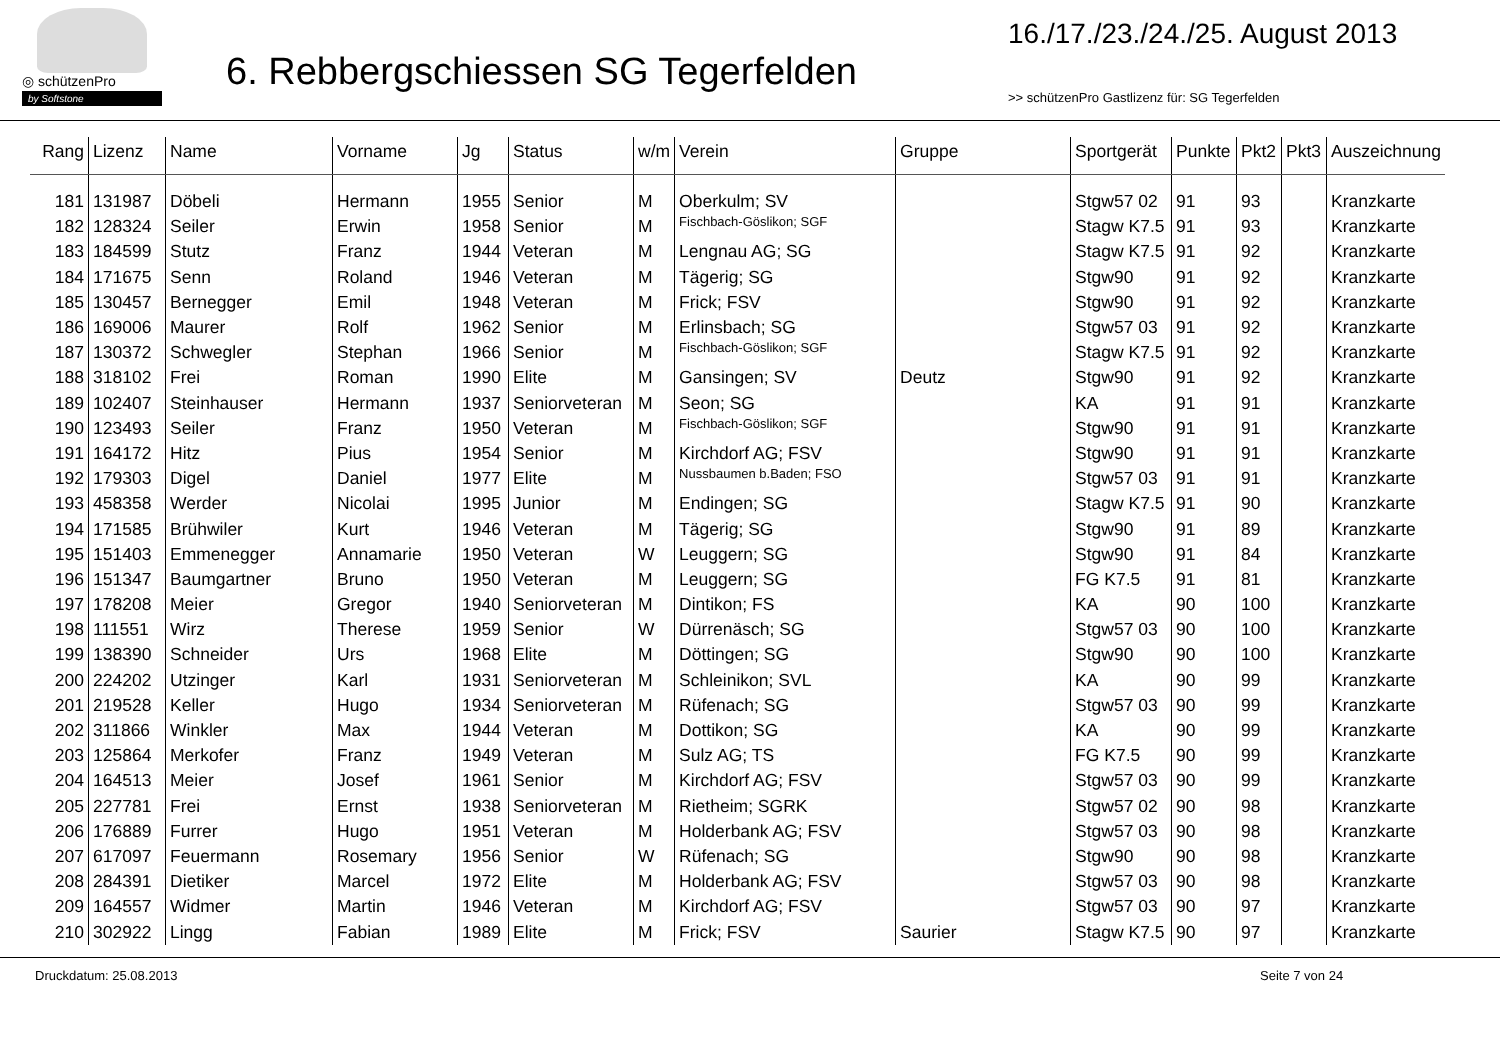◎ schützenPro
by Softstone
6. Rebbergschiessen SG Tegerfelden
16./17./23./24./25. August 2013
>> schützenPro Gastlizenz für: SG Tegerfelden
| Rang | Lizenz | Name | Vorname | Jg | Status | w/m | Verein | Gruppe | Sportgerät | Punkte | Pkt2 | Pkt3 | Auszeichnung |
| --- | --- | --- | --- | --- | --- | --- | --- | --- | --- | --- | --- | --- | --- |
| 181 | 131987 | Döbeli | Hermann | 1955 | Senior | M | Oberkulm; SV | | Stgw57 02 | 91 | 93 | | Kranzkarte |
| 182 | 128324 | Seiler | Erwin | 1958 | Senior | M | Fischbach-Göslikon; SGF | | Stagw K7.5 | 91 | 93 | | Kranzkarte |
| 183 | 184599 | Stutz | Franz | 1944 | Veteran | M | Lengnau AG; SG | | Stagw K7.5 | 91 | 92 | | Kranzkarte |
| 184 | 171675 | Senn | Roland | 1946 | Veteran | M | Tägerig; SG | | Stgw90 | 91 | 92 | | Kranzkarte |
| 185 | 130457 | Bernegger | Emil | 1948 | Veteran | M | Frick; FSV | | Stgw90 | 91 | 92 | | Kranzkarte |
| 186 | 169006 | Maurer | Rolf | 1962 | Senior | M | Erlinsbach; SG | | Stgw57 03 | 91 | 92 | | Kranzkarte |
| 187 | 130372 | Schwegler | Stephan | 1966 | Senior | M | Fischbach-Göslikon; SGF | | Stagw K7.5 | 91 | 92 | | Kranzkarte |
| 188 | 318102 | Frei | Roman | 1990 | Elite | M | Gansingen; SV | Deutz | Stgw90 | 91 | 92 | | Kranzkarte |
| 189 | 102407 | Steinhauser | Hermann | 1937 | Seniorveteran | M | Seon; SG | | KA | 91 | 91 | | Kranzkarte |
| 190 | 123493 | Seiler | Franz | 1950 | Veteran | M | Fischbach-Göslikon; SGF | | Stgw90 | 91 | 91 | | Kranzkarte |
| 191 | 164172 | Hitz | Pius | 1954 | Senior | M | Kirchdorf AG; FSV | | Stgw90 | 91 | 91 | | Kranzkarte |
| 192 | 179303 | Digel | Daniel | 1977 | Elite | M | Nussbaumen b.Baden; FSO | | Stgw57 03 | 91 | 91 | | Kranzkarte |
| 193 | 458358 | Werder | Nicolai | 1995 | Junior | M | Endingen; SG | | Stagw K7.5 | 91 | 90 | | Kranzkarte |
| 194 | 171585 | Brühwiler | Kurt | 1946 | Veteran | M | Tägerig; SG | | Stgw90 | 91 | 89 | | Kranzkarte |
| 195 | 151403 | Emmenegger | Annamarie | 1950 | Veteran | W | Leuggern; SG | | Stgw90 | 91 | 84 | | Kranzkarte |
| 196 | 151347 | Baumgartner | Bruno | 1950 | Veteran | M | Leuggern; SG | | FG K7.5 | 91 | 81 | | Kranzkarte |
| 197 | 178208 | Meier | Gregor | 1940 | Seniorveteran | M | Dintikon; FS | | KA | 90 | 100 | | Kranzkarte |
| 198 | 111551 | Wirz | Therese | 1959 | Senior | W | Dürrenäsch; SG | | Stgw57 03 | 90 | 100 | | Kranzkarte |
| 199 | 138390 | Schneider | Urs | 1968 | Elite | M | Döttingen; SG | | Stgw90 | 90 | 100 | | Kranzkarte |
| 200 | 224202 | Utzinger | Karl | 1931 | Seniorveteran | M | Schleinikon; SVL | | KA | 90 | 99 | | Kranzkarte |
| 201 | 219528 | Keller | Hugo | 1934 | Seniorveteran | M | Rüfenach; SG | | Stgw57 03 | 90 | 99 | | Kranzkarte |
| 202 | 311866 | Winkler | Max | 1944 | Veteran | M | Dottikon; SG | | KA | 90 | 99 | | Kranzkarte |
| 203 | 125864 | Merkofer | Franz | 1949 | Veteran | M | Sulz AG; TS | | FG K7.5 | 90 | 99 | | Kranzkarte |
| 204 | 164513 | Meier | Josef | 1961 | Senior | M | Kirchdorf AG; FSV | | Stgw57 03 | 90 | 99 | | Kranzkarte |
| 205 | 227781 | Frei | Ernst | 1938 | Seniorveteran | M | Rietheim; SGRK | | Stgw57 02 | 90 | 98 | | Kranzkarte |
| 206 | 176889 | Furrer | Hugo | 1951 | Veteran | M | Holderbank AG; FSV | | Stgw57 03 | 90 | 98 | | Kranzkarte |
| 207 | 617097 | Feuermann | Rosemary | 1956 | Senior | W | Rüfenach; SG | | Stgw90 | 90 | 98 | | Kranzkarte |
| 208 | 284391 | Dietiker | Marcel | 1972 | Elite | M | Holderbank AG; FSV | | Stgw57 03 | 90 | 98 | | Kranzkarte |
| 209 | 164557 | Widmer | Martin | 1946 | Veteran | M | Kirchdorf AG; FSV | | Stgw57 03 | 90 | 97 | | Kranzkarte |
| 210 | 302922 | Lingg | Fabian | 1989 | Elite | M | Frick; FSV | Saurier | Stagw K7.5 | 90 | 97 | | Kranzkarte |
Druckdatum: 25.08.2013 Seite 7 von 24